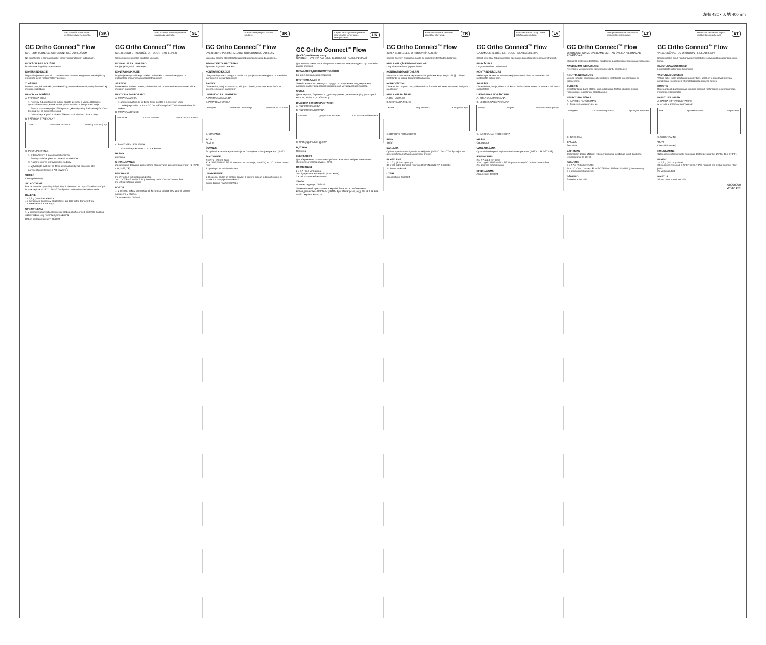左右 480× 天地 400mm
Pred použitím si dôkladne prečítajte návod na použitie.
SK
GC Ortho Connect<sup>TM</sup> Flow
SVETLOM TUHNÚCE ORTODONTICKÉ ADHEZÍVUM
Na použitie len v stomatologickej praxi v doporučených indikáciách.
INDIKÁCIE PRE POUŽITIE
Bondovanie lingválnych retainerov
KONTRAINDIKÁCIE
Nepoužívajte tento produkt u pacientov so známou alergiou na metakrylátový monomér alebo metakrylátový polymér.
ZLOŽENIE
Dimetakrylát, báriové sklo, oxid kremičitý, monomér esteru kyseliny fosforečnej, iniciátor, stabilizátor
NÁVOD NA POUŽITIE
A. PRÍPRAVA ZUBA
1. Povrchy zuba určené na fixáciu očistite pemzou a vodou. Dôkladne opláchnite vodou a jemne osušte prúdom vzduchu bez prímesi oleja.
2. Povrch zuba naleptajte 37% leptacím gélom kyseliny fosforečnej GC Ortho Etching Gel po dobu 30 sekúnd.
3. Odstráňte prebytočnú vlhkosť fúkaním vzduchu bez obsahu oleja.
B. PRÍPRAVA STRIEKAČKY
Uzáver Dávkovacia koncovka Svetelný ochranný kryt
C. POSTUP LEPENIA
1. Odstráňte kryt z dávkovacej koncovky.
2. Pomaly zatlačte piest na materiál v striekačke.
3. Nasaďte vopred upravený drôt na zuby.
4. Vytvrdzujte svetlom po 10 sekúnd na každý zub pomocou LED polymerizačnej lampy (>700 mW/cm<sup>2</sup>).
ODTIEŇ
Clear (priesvitný)
SKLADOVANIE
Pre zachovanie optimálnych fyzikálnych vlastností sa odporúča skladovať pri izbovej teplote (4-25°C / 39,2-77,0°F) mimo priameho slnečného svetla.
BALENIE
2 x 2,7 g (2,0 ml) striekačka
4 x dávkovacie koncovky III (plastové) pre GC Ortho Connect Flow
2 x svetelné ochranné kryty
UPOZORNENIA
1. V prípade zasiahnutia sliznice úst alebo pokožky, ihneď odstráňte hubkou alebo kúskom vaty namočeným v alkohole.
Dátum poslednej opravy: 06/2024
Pred uporabo previdno preberite navodila za uporabo.
SL
GC Ortho Connect<sup>TM</sup> Flow
SVETLOBNO STRJUJOČE ORTODONTSKO LEPILO
Samo za profesionalno dentalno uporabo.
INDIKACIJE ZA UPORABO
Lepljenje lingvalnih retenerjev
KONTRAINDIKACIJE
Izogibajte se uporabi tega izdelka pri bolnikih z znanimi alergijami na metakrilatni monomer ali metakrilatni polimer.
SESTAVA
Dimetakrilat, barijevo steklo, silicijev dioksid, monomerni estrofosforne kisline, iniciator, stabilizator
NAVODILA ZA UPORABO
A. PRIPRAVA ZOBA
1. Zobne površine, ki jih želite lepiti, očistite s plovcem in vodo.
2. Jedkajte površino zoba z GC Ortho Etching Gel 37% fosforne kisline 30 sekund.
B. PRIPRAVA BRIZGE
Pokrovček Dozirni nastavek Lahka zaščitna kapica
C. POSTOPEK LEPLJENJA
1. Odstranite pokrovček z dozirne konice.
BARVA
prozorna
SHRANJEVANJE
Za optimalno delovanje priporočamo shranjevanje pri sobni temperaturi (4–25°C / 39,2–77,0°F).
PAKIRANJE
2 x 2,7 g (2,0 ml) injekcijska brizga
30 x DOZIRNE KONICE III (plastična) za GC Ortho Connect Flow
2 x lahka zaščitna kapica
POZOR
1. V primeru stika z ustno tkivo ali kožo takoj odstranite z vato ali gobico, namočeno v alkohol.
Zadnja revizija: 06/2024
Pre upotrebe pažljivo pročitati uputstvo.
SR
GC Ortho Connect<sup>TM</sup> Flow
SVETLOSNO POLIMERIZUJUĆI ORTODONTSKI ADHEZIV
Samo za stručnu stomatološku upotrebu u indikacijama za upotrebu.
INDIKACIJE ZA UPOTREBU
Spajanje lingvalnih retenera
KONTRAINDIKACIJE
Izbegavati upotrebu ovog proizvoda kod pacijenata sa alergijama na metakrilat monomer ili metakrilat polimer.
SASTAV
Dimetakrilat, barijumovo staklo, silicijum dioksid, monomer estra fosforne kiseline, inicijator, stabilizator
UPUTSTVO ZA UPOTREBU
A. PREPARACIJA ZUBA
B. PRIPREMA ŠPRICA
Poklopac Nastavak za doziranje Nastavak za doziranje
C. SPAJANJE
BOJA
Prozirna
ČUVANJE
Za optimalne rezultate preporučuje se čuvanje na sobnoj temperaturi (4-25°C).
PAKOVANJE
2 x 2,7 g (2,0 ml) špric
30 x DISPENSING TIP III (nastavci za doziranje, plastični) za GC Ortho Connect Flow
2 x poklopci za zaštitu od svetla
UPOZORENJE
1. U slučaju dodira sa oralnim tkivom ili kožom, odmah odstraniti vatom ili sunđerom natopljenim u alkohol.
Datum zadnje revizije: 06/2024
Перед застосуванням уважно прочитайте інструкцію з використання.
UK
GC Ortho Connect<sup>TM</sup> Flow
ДжіСі Орто Конект Флоу
ОРТОДОНТИЧНИЙ АДГЕЗИВ СВІТЛОВОЇ ПОЛІМЕРИЗАЦІЇ
Для використання лише лікарями-стоматологами у випадках, що описані в даній інструкції.
ПОКАЗАННЯ ДЛЯ ВИКОРИСТАННЯ
Бондинг лінгвальних ретейнерів
ПРОТИПОКАЗАННЯ
Уникайте використання цього продукту з пацієнтами з підтвердженою алергією на метакрилатний мономер або метакрилатний полімер.
СКЛАД
Диметакрилат, барієве скло, діоксид кремнію, мономер ефіру фосфорної кислоти, ініціатор, стабілізатор
ВКАЗІВКИ ДО ВИКОРИСТАННЯ
А. ПІДГОТОВКА ЗУБА
В. ПІДГОТОВКА ШПРИЦА
Ковпачок Дозувальна насадка Світлозахисний ковпачок
С. ПРОЦЕДУРА БОНДИНГУ
ВІДТІНОК
Прозорий
ЗБЕРІГАННЯ
Для збереження оптимальних робочих властивостей рекомендовано зберігати за температури 4–25°C.
ПАКОВАННЯ
2 x 2,7 г (2,0 мл) шприц
30 x Дозувальні насадки III (пластикові)
2 x світлозахисний ковпачок
УВАГА
Остання редакція: 06/2024
Уповноважений представник в Україні: Товариство з обмеженою відповідальністю «КРІСТАР-ЦЕНТР» вул. Межигірська, буд. 50, кв.2, м. Київ, 04071, Україна kristar.ua
Kullanımdan önce, talimatları dikkatlice okuyunuz.
TR
GC Ortho Connect<sup>TM</sup> Flow
IŞIKLA SERTLEŞEN ORTODONTİK ADEZİV
Sadece önerilen endikasyonlarda bir diş hekimi tarafından kullanılır.
KULLANIM İÇİN ENDİKASYONLAR
Lingual retainerların yapıştırılması
KONTRAENDİKASYONLARI
Metakrilat monomerine veya metakrilat polimere karşı alerjisi olduğu bilinen hastalarda bu ürünü kullanmaktan kaçının.
KOMPOZİSYON
Dimetakrilat, baryum cam, silikon dioksit, fosforik asit ester monomer, inisiyatör, stabilizatör
KULLANIM TALİMATI
A. DİŞ HAZIRLIĞI
B. ŞIRINGA HAZIRLIĞI
Kapak Uygulama Ucu Koruyucu Kapak
C. BONDING PROSEDÜRÜ
RENK
Şeffaf
SAKLAMA
Optimum performans için oda sıcaklığında (4-25°C / 39,2-77,0°F) doğrudan güneş ışığından uzakta saklanması önerilir.
PAKETLEME
2 x 2,7 g (2.0 mL) şırınga
30 x GC Ortho Connect Flow için DISPENSING TIP III (plastic)
2 x koruyucu kapak
UYARI
Son revizyon: 06/2024
Pirms lietošanas rūpīgi izlasiet lietošanas instrukciju.
LV
GC Ortho Connect<sup>TM</sup> Flow
GAISMĀ CIETĒJOŠS ORTODONTISKAIS ADHEZĪVS
Drīkst lietot tikai zobārstniecības speciālisti, kā noteikts lietošanas instrukcijā.
INDIKĀCIJAS
Lingvālo retaineru saitēšanai
KONTRINDIKĀCIJAS
Nelietot pacientiem ar zināmu alerģiju uz metakrilāta monomēriem vai metakrilāta polimēriem.
SASTĀVS
Dimetakrilāts, bārijs, silikona dioksīds, fosforskābes ēstera monomērs, iniciators, stabilizators
LIETOŠANAS NORĀDĪJUMI
A. ZOBA SAGATAVOŠANA
B. ŠĻIRCES SAGATAVOŠANA
Vāciņš Uzgalis Gaismas aizsargvāciņš
C. SAITĒŠANAS PROCEDŪRA
KRĀSA
Caurspīdīgs
UZGLABĀŠANA
Optimālai veiktspējai uzglabāt istabas temperatūrā (4-25°C / 39.2-77.0°F).
IEPAKOJUMS
2 x 2,7 g (2,0 ml) šļirce
30 x uzgaļi DISPENSING TIP III (plastmasas) GC Ortho Connect Flow
2 x gaismas aizsargvāciņi
BRĪDINĀJUMS
Atjaunināts: 06/2024
Prieš pradėdami naudoti atidžiai perskaitykite instrukcijas.
LT
GC Ortho Connect<sup>TM</sup> Flow
ORTODONTINIAMS DARBAMS SKIRTAS ŠVIESA KIETINAMAS ADHEZYVAS
Skirtas tik gydytojų-odontologų naudojimui, pagal rekomenduojamas indikacijas.
NAUDOJIMO INDIKACIJOS
Retencinių vielų jungimas liežuviniuose dantų paviršiuose
KONTRAINDIKACIJOS
Venkite naudoti pacientams alergiškiems metakrilato monomerams ar polimerams.
SUDĖTIS
Dimetakrilatas, bario stiklas, silicio dioksidas, fosforo rūgšties esterio monomeras, iniciatorius, stabilizatorius
NAUDOJIMO BŪDAS
A. DANTIES PARUOŠIMAS
B. ŠVIRKŠTO PARUOŠIMAS
Dangtelis Dozavimo antgalukas Apsauginis kamštelis
C. JUNGIMAS
SPALVA
Bespalvis
LAIKYMAS
Optimaliam darbui užtikrinti rekomenduojama medžiagą laikyti kambario temperatūroje (4-25°C).
PAKUOTĖ
2 x 2,7 g (2,0 ml) švirkštai
30 x GC Ortho Connect Flow DOZAVIMO ANTGALIUKŲ III (plastmasiniai)
2 x apsauginiai kamšteliai
DĖMESIO
Patikslinta: 06/2024
Enne toote kasutamist lugeda hoolikalt kasutusjuhendit.
ET
GC Ortho Connect<sup>TM</sup> Flow
VALGUSKÕVASTUV ORTODONTILINE ADHESIIV
Kasutamiseks ainult hambaravi spetsialistidele soovitatud kasutusnäidustuste korral.
KASUTUSNÄIDUSTUSED
Lingvaalsete retainerite liimimiseks
VASTUNÄIDUSTUSED
Vältige selle toote kasutamist patsientidel, kellel on teadaolevalt allergia metakrülaat monomeeri või metakrülaat polümeeri suhtes.
KOOSTIS
Dimetakrülaat, baariumklaas, silikoon dioksiid, fosforhappe estri monomeer, initsiaator, stabilisaator
KASUTUSJUHISED
A. HAMBA ETTEVALMISTAMINE
B. SÜSTLA ETTEVALMISTAMINE
Kork Aplitseerimistorik Valguskaitse
C. SIDUSTAMINE
VÄRV
Clear (läbipaistev)
HOIUSTAMINE
Optimaalseks toimimiseks hoiustage toatemperatuuril (4-25°C / 39.2-77.0°F).
PAKEND
2 x 2,7 g (2,0 mL) süstalt
30 x aplitseerimisotsik DISPENSING TIP III (plastik) GC Ortho Connect Flow jaoks
2 x valguskaitset
HOIATUS
Viimati parandatud: 06/2024
00000000
240541○○